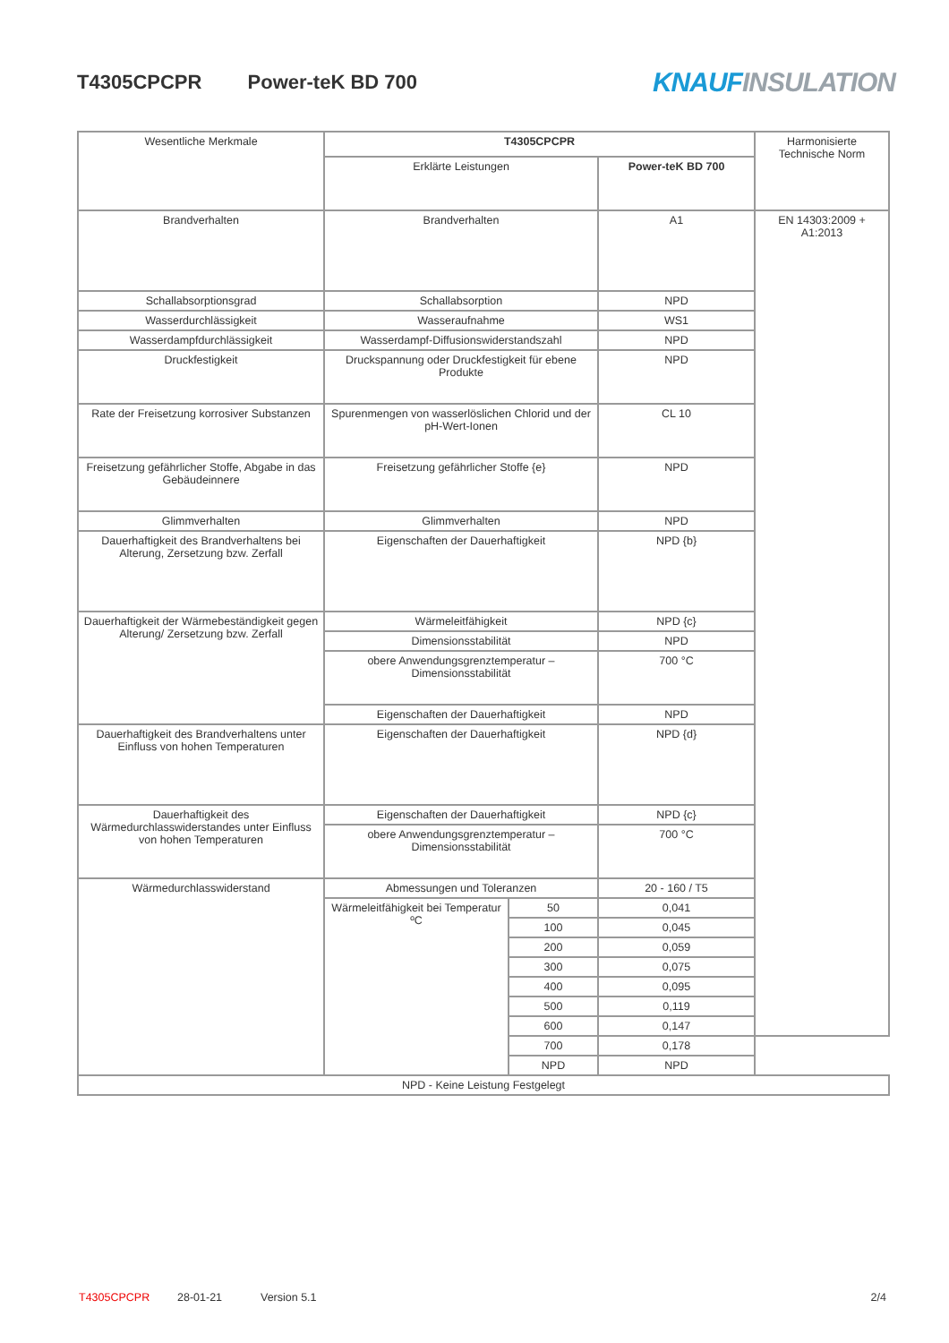T4305CPCPR Power-teK BD 700
KNAUF INSULATION
| Wesentliche Merkmale | T4305CPCPR | | | Harmonisierte Technische Norm |
| --- | --- | --- | --- | --- |
| | Erklärte Leistungen | | Power-teK BD 700 | |
| Brandverhalten | Brandverhalten | | A1 | EN 14303:2009 + A1:2013 |
| Schallabsorptionsgrad | Schallabsorption | | NPD | |
| Wasserdurchlässigkeit | Wasseraufnahme | | WS1 | |
| Wasserdampfdurchlässigkeit | Wasserdampf-Diffusionswiderstandszahl | | NPD | |
| Druckfestigkeit | Druckspannung oder Druckfestigkeit für ebene Produkte | | NPD | |
| Rate der Freisetzung korrosiver Substanzen | Spurenmengen von wasserlöslichen Chlorid und der pH-Wert-Ionen | | CL 10 | |
| Freisetzung gefährlicher Stoffe, Abgabe in das Gebäudeinnere | Freisetzung gefährlicher Stoffe {e} | | NPD | |
| Glimmverhalten | Glimmverhalten | | NPD | |
| Dauerhaftigkeit des Brandverhaltens bei Alterung, Zersetzung bzw. Zerfall | Eigenschaften der Dauerhaftigkeit | | NPD {b} | |
| Dauerhaftigkeit der Wärmebeständigkeit gegen Alterung/ Zersetzung bzw. Zerfall | Wärmeleitfähigkeit | | NPD {c} | |
| | Dimensionsstabilität | | NPD | |
| | obere Anwendungsgrenztemperatur – Dimensionsstabilität | | 700 °C | |
| | Eigenschaften der Dauerhaftigkeit | | NPD | |
| Dauerhaftigkeit des Brandverhaltens unter Einfluss von hohen Temperaturen | Eigenschaften der Dauerhaftigkeit | | NPD {d} | |
| Dauerhaftigkeit des Wärmedurchlasswiderstandes unter Einfluss von hohen Temperaturen | Eigenschaften der Dauerhaftigkeit | | NPD {c} | |
| | obere Anwendungsgrenztemperatur – Dimensionsstabilität | | 700 °C | |
| Wärmedurchlasswiderstand | Abmessungen und Toleranzen | | 20 - 160 / T5 | |
| | Wärmeleitfähigkeit bei Temperatur ºC | 50 | 0,041 | |
| | | 100 | 0,045 | |
| | | 200 | 0,059 | |
| | | 300 | 0,075 | |
| | | 400 | 0,095 | |
| | | 500 | 0,119 | |
| | | 600 | 0,147 | |
| | | 700 | 0,178 | |
| | | NPD | NPD | |
| NPD - Keine Leistung Festgelegt | | | | |
T4305CPCPR 28-01-21 Version 5.1 2/4